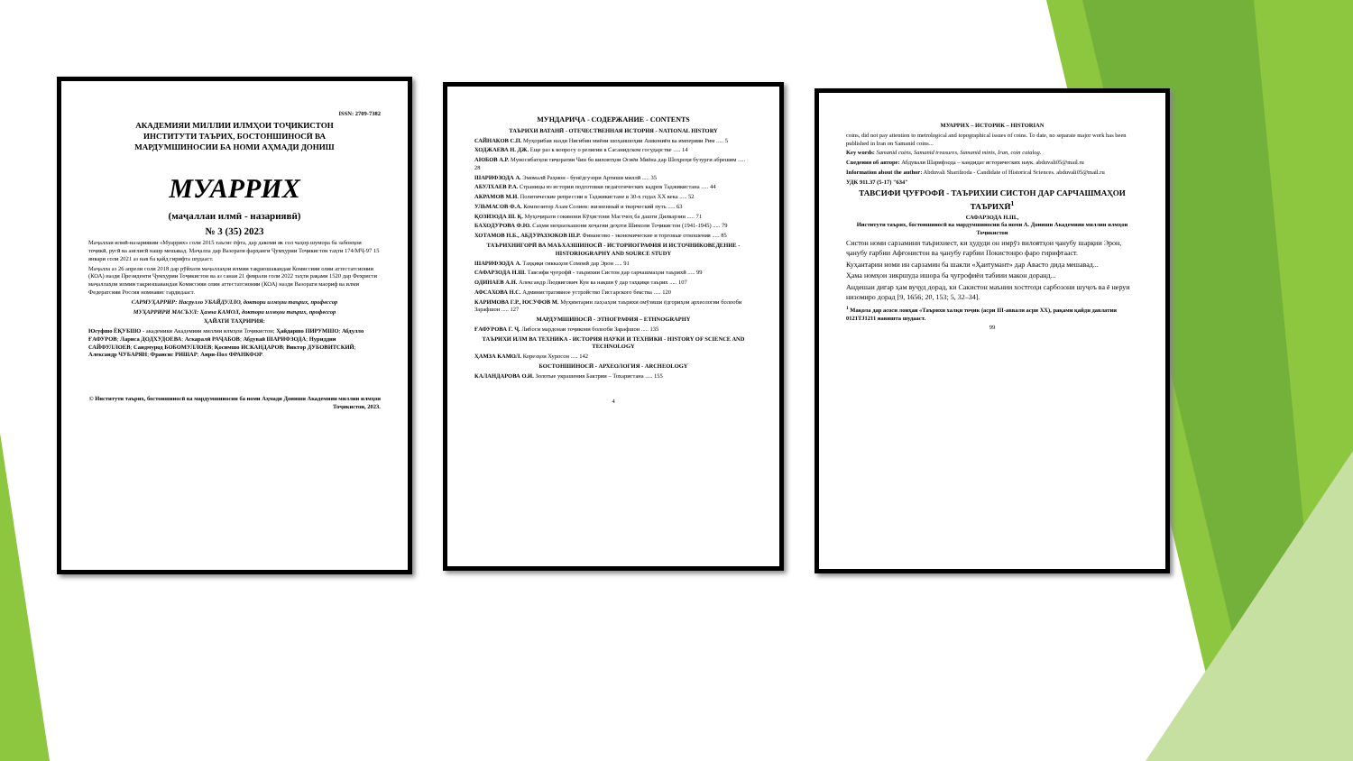ISSN: 2709-7382
АКАДЕМИЯИ МИЛЛИИ ИЛМҲОИ ТОҶИКИСТОН
ИНСТИТУТИ ТАЪРИХ, БОСТОНШИНОСӢ ВА
МАРДУМШИНОСИИ БА НОМИ АҲМАДИ ДОНИШ
МУАРРИХ
(маҷаллаи илмӣ - назариявӣ)
№ 3 (35) 2023
Маҷаллаи илмӣ-назариявии «Муаррих» соли 2015 таъсис ёфта, дар давоми як сол чаҳор шумора ба забонҳои тоҷикӣ, русӣ ва англисӣ нашр мешавад. Маҷалла дар Вазорати фарҳанги Ҷумҳурии Тоҷикистон таҳти 174/МҶ-97 15 январи соли 2021 аз нав ба қайд гирифта шудааст.
Маҷалла аз 26 апрели соли 2018 дар рӯйхати маҷаллаҳои илмии тақризшавандаи Комиссияи олии аттестатсионии (КОА) назди Президенти Ҷумҳурии Тоҷикистон ва аз санаи 21 феврали соли 2022 таҳти рақами 1520 дар Фехристи маҷаллаҳои илмии тақризшавандаи Комиссияи олии аттестатсионии (КОА) назди Вазорати маориф ва илми Федератсияи Россия номнавис гардидааст.
САРМУҲАРРИР: Насрулло УБАЙДУЛЛО, доктори илмҳои таърих, профессор
МУҲАРРИРИ МАСЪУЛ: Ҳамза КАМОЛ, доктори илмҳои таърих, профессор
ҲАЙАТИ ТАҲРИРИЯ:
Юсуфшо ЁҚУБШО - академики Академияи миллии илмҳои Тоҷикистон; Ҳайдаршо ПИРУМШО; Абдулло ҒАФУРОВ; Лариса ДОДХУДОЕВА; Аскаралӣ РАҶАБОВ; Абдуваӣ ШАРИФЗОДА; Нуриддин САЙФУЛЛОЕВ; Саидмурод БОБОМУЛЛОЕВ; Қосимшо ИСКАНДАРОВ; Виктор ДУБОВИТСКИЙ; Александр ЧУБАРЯН; Франсис РИШАР; Анри-Пол ФРАНКФОР.
© Институти таърих, бостоншиносӣ ва мардумшиносии ба номи Аҳмади Дониши Академияи миллии илмҳои Тоҷикистон, 2023.
МУНДАРИҶА - СОДЕРЖАНИЕ - CONTENTS
ТАЪРИХИ ВАТАНӢ - ОТЕЧЕСТВЕННАЯ ИСТОРИЯ - NATIONAL HISTORY
САЙНАКОВ С.П. Муҳорибаи назди Нисибин миёни шоҳаншоҳии Ашкониён ва империяи Рим ..... 5
ХОДЖАЕВА Н. ДЖ. Еще раз к вопросу о религии в Сасанидском государстве ..... 14
АЮБОВ А.Р. Муносибатҳои тиҷоратии Чин бо вилоятҳои Осиёи Миёна дар Шоҳроҳи бузурги абрешим ..... 28
ШАРИФЗОДА А. Эмомалӣ Раҳмон - бунёдгузори Артиши миллӣ ..... 35
АБУЛХАЕВ Р.А. Страницы из истории подготовки педагогических кадров Таджикистана ..... 44
АКРАМОВ М.И. Политические репрессии в Таджикистане в 30-х годах XX века ..... 52
УЛЬМАСОВ Ф.А. Композитор Азам Солиев: жизненный и творческий путь ..... 63
ҚОЗИЗОДА Ш. Қ. Муҳоҷирати сокинони Кӯҳистони Мастчоҳ ба дашти Дилварзин ..... 71
БАХОДУРОВА Ф.Ю. Саҳми меҳнаткашони хоҷагии деҳоти Шимоли Тоҷикистон (1941-1945) ..... 79
ХОТАМОВ Н.Б., АБДУРАЗЗОКОВ Ш.Р. Финансово - экономические и торговые отношения ..... 85
ТАЪРИХНИГОРӢ ВА МАЪХАЗШИНОСӢ - ИСТОРИОГРАФИЯ И ИСТОЧНИКОВЕДЕНИЕ - HISTORIOGRAPHY AND SOURCE STUDY
ШАРИФЗОДА А. Таҳқиқи сиккаҳои Сомонӣ дар Эрон ..... 91
САФАРЗОДА Н.Ш. Тавсифи ҷуғрофӣ - таърихии Систон дар сарчашмаҳои таърихӣ ..... 99
ОДИНАЕВ А.Н. Александр Людвигович Кун ва нақши ӯ дар таҳқиқи таърих ..... 107
АФСАХОВА Н.С. Административное устройство Гиссарского бекства ..... 120
КАРИМОВА Г.Р., ЮСУФОВ М. Муҳимтарин лаҳзаҳои таърихи омӯзиши ёдгориҳои археологии болооби Зарафшон ..... 127
МАРДУМШИНОСӢ - ЭТНОГРАФИЯ – ETHNOGRAPHY
ҒАФУРОВА Г. Ҷ. Либоси мардонаи тоҷикони болооби Зарафшон ..... 135
ТАЪРИХИ ИЛМ ВА ТЕХНИКА - ИСТОРИЯ НАУКИ И ТЕХНИКИ - HISTORY OF SCIENCE AND TECHNOLOGY
ҲАМЗА КАМОЛ. Корезҳои Хуросон ..... 142
БОСТОНШИНОСӢ - АРХЕОЛОГИЯ - ARCHEOLOGY
КАЛАНДАРОВА О.И. Золотые украшения Бактрии – Тохаристана ..... 155
4
МУАРРИХ – ИСТОРИК – HISTORIAN
coins, did not pay attention to metrological and topographical issues of coins. To date, no separate major work has been published in Iran on Samanid coins...
Key words: Samanid coins, Samanid treasures, Samanid mints, Iran, coin catalog.
Сведения об авторе: Абдували Шарифзода – кандидат исторических наук. abduvali05@mail.ru
Information about the author: Abduvali Sharifzoda - Candidate of Historical Sciences. abduvali05@mail.ru
УДК 911.37 (5-17) "634"
ТАВСИФИ ҶУҒРОФӢ - ТАЪРИХИИ СИСТОН ДАР САРЧАШМАҲОИ ТАЪРИХӢ<sup>1</sup>
САФАРЗОДА Н.Ш.,
Институти таърих, бостоншиносӣ ва мардумшиносии ба номи А. Дониши Академияи миллии илмҳои Тоҷикистон
Систон номи сарзамини таърихиест, ки ҳудуди он имрӯз вилоятҳои ҷанубу шарқии Эрон, ҷанубу ғарбии Афғонистон ва ҷанубу ғарбии Покистонро фаро гирифтааст.
Куҳантарин номи ин сарзамин ба шакли «Ҳаитумант» дар Авасто дида мешавад...
Ҳама номҳои зикршуда ишора ба ҷуғрофиёи табиии макон доранд...
Андешаи дигар ҳам вуҷуд дорад, ки Сакистон маънии хостгоҳи сарбозони шуҷоъ ва ё неруи низомиро дорад [9, 1656; 20, 153; 5, 32–34].
<sup>1</sup> Мақола дар асоси лоиҳаи «Таърихи халқи тоҷик (асри III-аввали асри XX), рақами қайди давлатии 0121TJ1211 навишта шудааст.
99